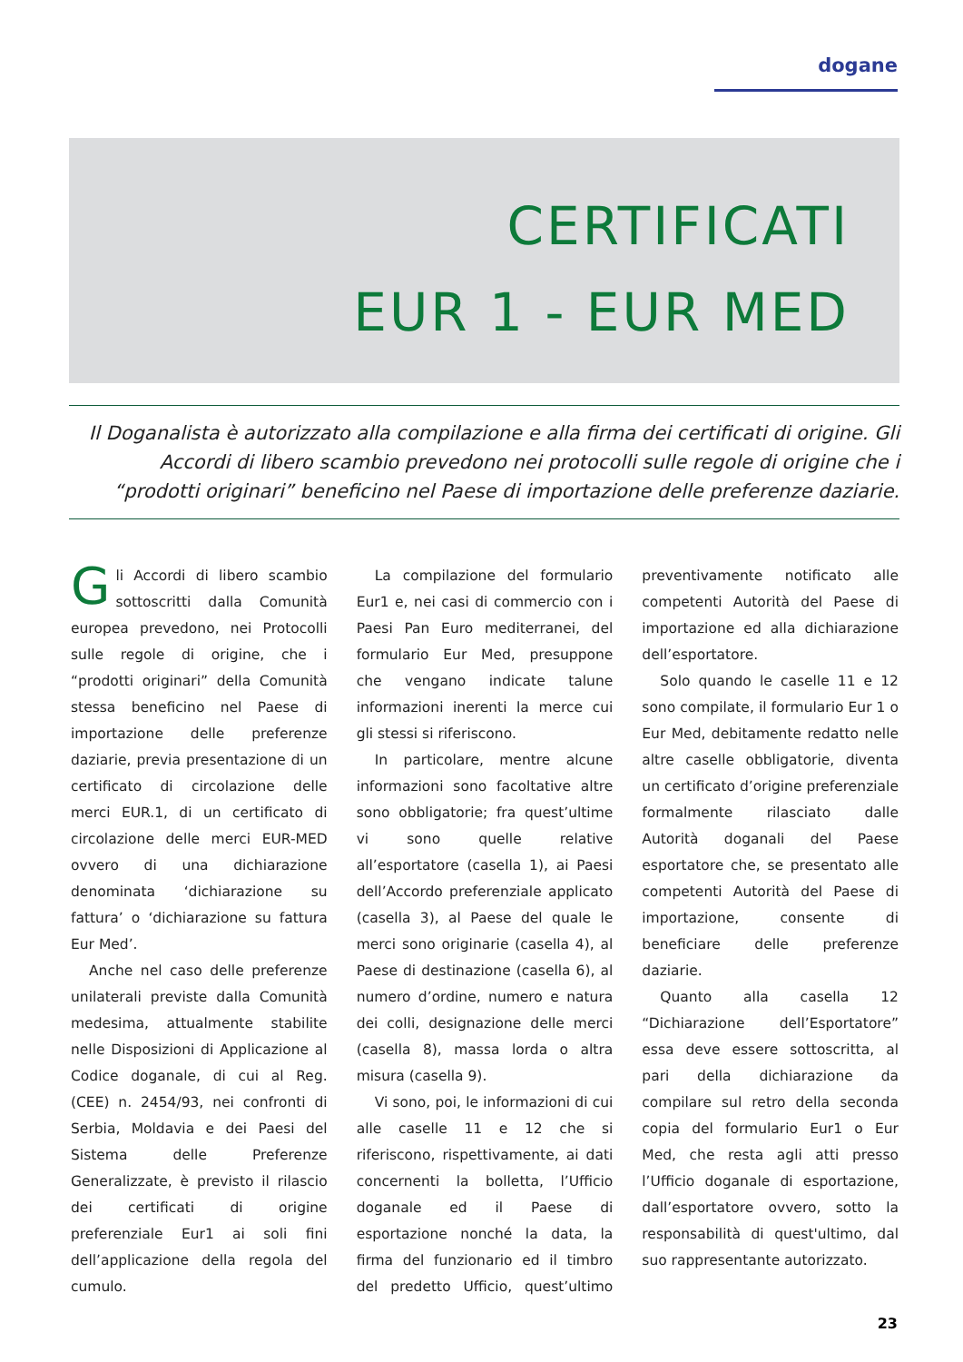dogane
CERTIFICATI
EUR 1 - EUR MED
Il Doganalista è autorizzato alla compilazione e alla firma dei certificati di origine. Gli Accordi di libero scambio prevedono nei protocolli sulle regole di origine che i “prodotti originari” beneficino nel Paese di importazione delle preferenze daziarie.
Gli Accordi di libero scambio sottoscritti dalla Comunità europea prevedono, nei Protocolli sulle regole di origine, che i “prodotti originari” della Comunità stessa beneficino nel Paese di importazione delle preferenze daziarie, previa presentazione di un certificato di circolazione delle merci EUR.1, di un certificato di circolazione delle merci EUR-MED ovvero di una dichiarazione denominata ‘dichiarazione su fattura’ o ‘dichiarazione su fattura Eur Med’.
Anche nel caso delle preferenze unilaterali previste dalla Comunità medesima, attualmente stabilite nelle Disposizioni di Applicazione al Codice doganale, di cui al Reg. (CEE) n. 2454/93, nei confronti di Serbia, Moldavia e dei Paesi del Sistema delle Preferenze Generalizzate, è previsto il rilascio dei certificati di origine preferenziale Eur1 ai soli fini dell’applicazione della regola del cumulo.
La compilazione del formulario Eur1 e, nei casi di commercio con i Paesi Pan Euro mediterranei, del formulario Eur Med, presuppone che vengano indicate talune informazioni inerenti la merce cui gli stessi si riferiscono.
In particolare, mentre alcune informazioni sono facoltative altre sono obbligatorie; fra quest’ultime vi sono quelle relative all’esportatore (casella 1), ai Paesi dell’Accordo preferenziale applicato (casella 3), al Paese del quale le merci sono originarie (casella 4), al Paese di destinazione (casella 6), al numero d’ordine, numero e natura dei colli, designazione delle merci (casella 8), massa lorda o altra misura (casella 9).
Vi sono, poi, le informazioni di cui alle caselle 11 e 12 che si riferiscono, rispettivamente, ai dati concernenti la bolletta, l’Ufficio doganale ed il Paese di esportazione nonché la data, la firma del funzionario ed il timbro del predetto Ufficio, quest’ultimo preventivamente notificato alle competenti Autorità del Paese di importazione ed alla dichiarazione dell’esportatore.
Solo quando le caselle 11 e 12 sono compilate, il formulario Eur 1 o Eur Med, debitamente redatto nelle altre caselle obbligatorie, diventa un certificato d’origine preferenziale formalmente rilasciato dalle Autorità doganali del Paese esportatore che, se presentato alle competenti Autorità del Paese di importazione, consente di beneficiare delle preferenze daziarie.
Quanto alla casella 12 “Dichiarazione dell’Esportatore” essa deve essere sottoscritta, al pari della dichiarazione da compilare sul retro della seconda copia del formulario Eur1 o Eur Med, che resta agli atti presso l’Ufficio doganale di esportazione, dall’esportatore ovvero, sotto la responsabilità di quest'ultimo, dal suo rappresentante autorizzato.
23